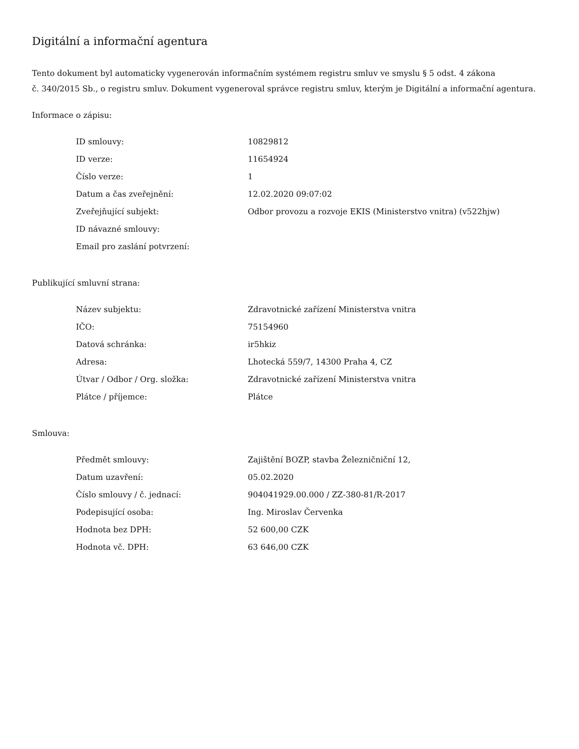Digitální a informační agentura
Tento dokument byl automaticky vygenerován informačním systémem registru smluv ve smyslu § 5 odst. 4 zákona
č. 340/2015 Sb., o registru smluv. Dokument vygeneroval správce registru smluv, kterým je Digitální a informační agentura.
Informace o zápisu:
| ID smlouvy: | 10829812 |
| ID verze: | 11654924 |
| Číslo verze: | 1 |
| Datum a čas zveřejnění: | 12.02.2020 09:07:02 |
| Zveřejňující subjekt: | Odbor provozu a rozvoje EKIS (Ministerstvo vnitra) (v522hjw) |
| ID návazné smlouvy: | |
| Email pro zaslání potvrzení: | |
Publikující smluvní strana:
| Název subjektu: | Zdravotnické zařízení Ministerstva vnitra |
| IČO: | 75154960 |
| Datová schránka: | ir5hkiz |
| Adresa: | Lhotecká 559/7, 14300 Praha 4, CZ |
| Útvar / Odbor / Org. složka: | Zdravotnické zařízení Ministerstva vnitra |
| Plátce / příjemce: | Plátce |
Smlouva:
| Předmět smlouvy: | Zajištění BOZP, stavba Železničniční 12, |
| Datum uzavření: | 05.02.2020 |
| Číslo smlouvy / č. jednací: | 904041929.00.000 / ZZ-380-81/R-2017 |
| Podepisující osoba: | Ing. Miroslav Červenka |
| Hodnota bez DPH: | 52 600,00 CZK |
| Hodnota vč. DPH: | 63 646,00 CZK |